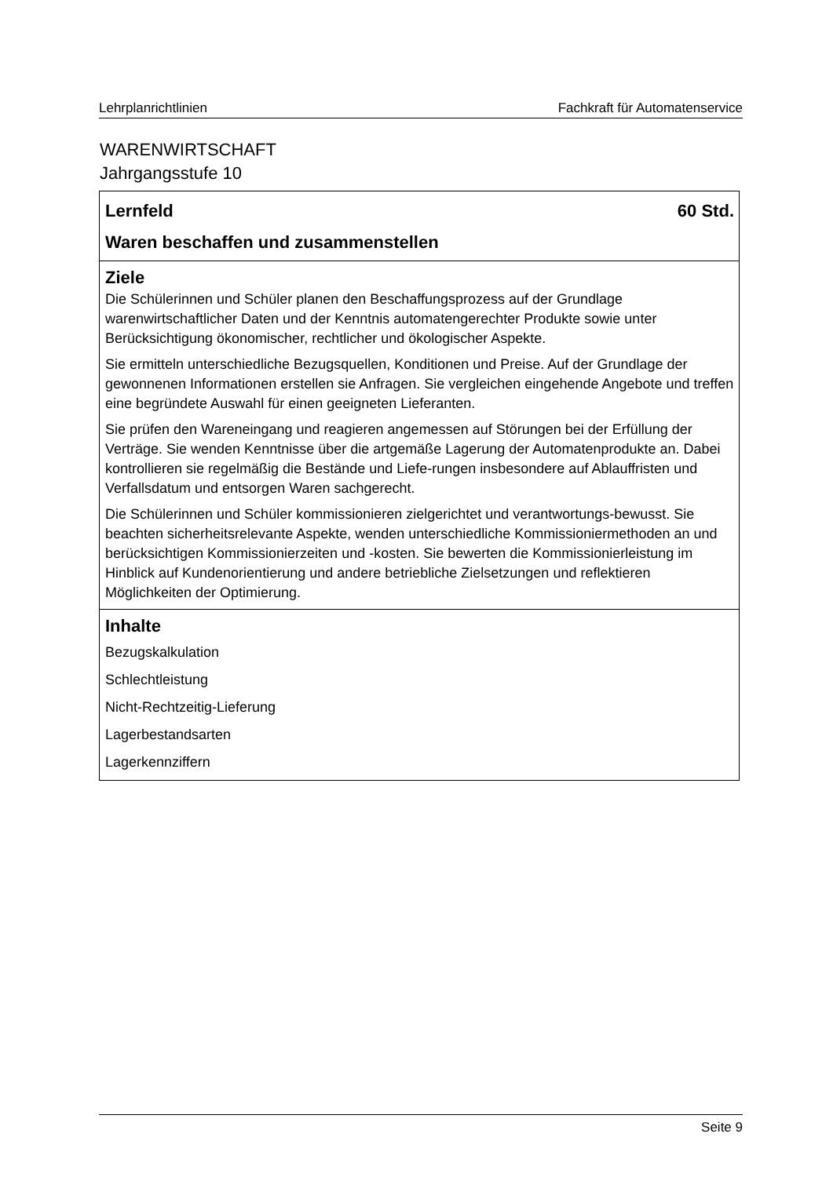Lehrplanrichtlinien Fachkraft für Automatenservice
WARENWIRTSCHAFT
Jahrgangsstufe 10
| Lernfeld 60 Std. Waren beschaffen und zusammenstellen |
| Ziele Die Schülerinnen und Schüler planen den Beschaffungsprozess auf der Grundlage warenwirtschaftlicher Daten und der Kenntnis automatengerechter Produkte sowie unter Berücksichtigung ökonomischer, rechtlicher und ökologischer Aspekte. Sie ermitteln unterschiedliche Bezugsquellen, Konditionen und Preise. Auf der Grundlage der gewonnenen Informationen erstellen sie Anfragen. Sie vergleichen eingehende Angebote und treffen eine begründete Auswahl für einen geeigneten Lieferanten. Sie prüfen den Wareneingang und reagieren angemessen auf Störungen bei der Erfüllung der Verträge. Sie wenden Kenntnisse über die artgemäße Lagerung der Automatenprodukte an. Dabei kontrollieren sie regelmäßig die Bestände und Liefe-rungen insbesondere auf Ablauffristen und Verfallsdatum und entsorgen Waren sachgerecht. Die Schülerinnen und Schüler kommissionieren zielgerichtet und verantwortungs-bewusst. Sie beachten sicherheitsrelevante Aspekte, wenden unterschiedliche Kommissioniermethoden an und berücksichtigen Kommissionierzeiten und -kosten. Sie bewerten die Kommissionierleistung im Hinblick auf Kundenorientierung und andere betriebliche Zielsetzungen und reflektieren Möglichkeiten der Optimierung. |
| Inhalte Bezugskalkulation Schlechtleistung Nicht-Rechtzeitig-Lieferung Lagerbestandsarten Lagerkennziffern |
Seite 9